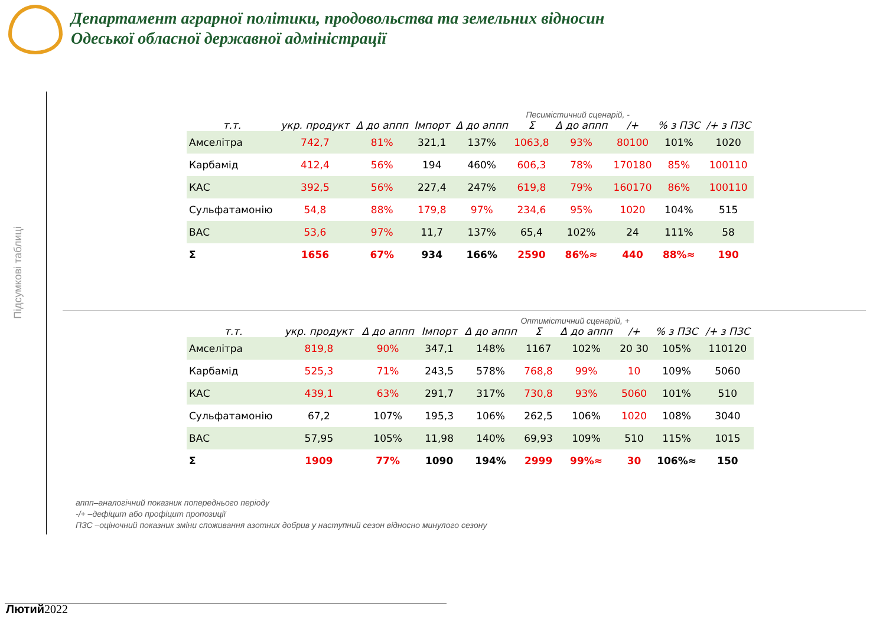Департамент аграрної політики, продовольства та земельних відносин
Одеської обласної державної адміністрації
Підсумкові таблиці
Песимістичний сценарій, -
| т.т. | укр. продукт | Δ до аппп | Імпорт | Δ до аппп | Σ | Δ до аппп | /+ | % з ПЗС | /+ з ПЗС |
| --- | --- | --- | --- | --- | --- | --- | --- | --- | --- |
| Амселітра | 742,7 | 81% | 321,1 | 137% | 1063,8 | 93% | 80100 | 101% | 1020 |
| Карбамід | 412,4 | 56% | 194 | 460% | 606,3 | 78% | 170180 | 85% | 100110 |
| КАС | 392,5 | 56% | 227,4 | 247% | 619,8 | 79% | 160170 | 86% | 100110 |
| Сульфатамонію | 54,8 | 88% | 179,8 | 97% | 234,6 | 95% | 1020 | 104% | 515 |
| ВАС | 53,6 | 97% | 11,7 | 137% | 65,4 | 102% | 24 | 111% | 58 |
| Σ | 1656 | 67% | 934 | 166% | 2590 | 86%≈ | 440 | 88%≈ | 190 |
Оптимістичний сценарій, +
| т.т. | укр. продукт | Δ до аппп | Імпорт | Δ до аппп | Σ | Δ до аппп | /+ | % з ПЗС | /+ з ПЗС |
| --- | --- | --- | --- | --- | --- | --- | --- | --- | --- |
| Амселітра | 819,8 | 90% | 347,1 | 148% | 1167 | 102% | 20 30 | 105% | 110120 |
| Карбамід | 525,3 | 71% | 243,5 | 578% | 768,8 | 99% | 10 | 109% | 5060 |
| КАС | 439,1 | 63% | 291,7 | 317% | 730,8 | 93% | 5060 | 101% | 510 |
| Сульфатамонію | 67,2 | 107% | 195,3 | 106% | 262,5 | 106% | 1020 | 108% | 3040 |
| ВАС | 57,95 | 105% | 11,98 | 140% | 69,93 | 109% | 510 | 115% | 1015 |
| Σ | 1909 | 77% | 1090 | 194% | 2999 | 99%≈ | 30 | 106%≈ | 150 |
аппп–аналогічний показник попереднього періоду
-/+ –дефіцит або профіцит пропозиції
ПЗС –оціночний показник зміни споживання азотних добрив у наступний сезон відносно минулого сезону
Лютий2022